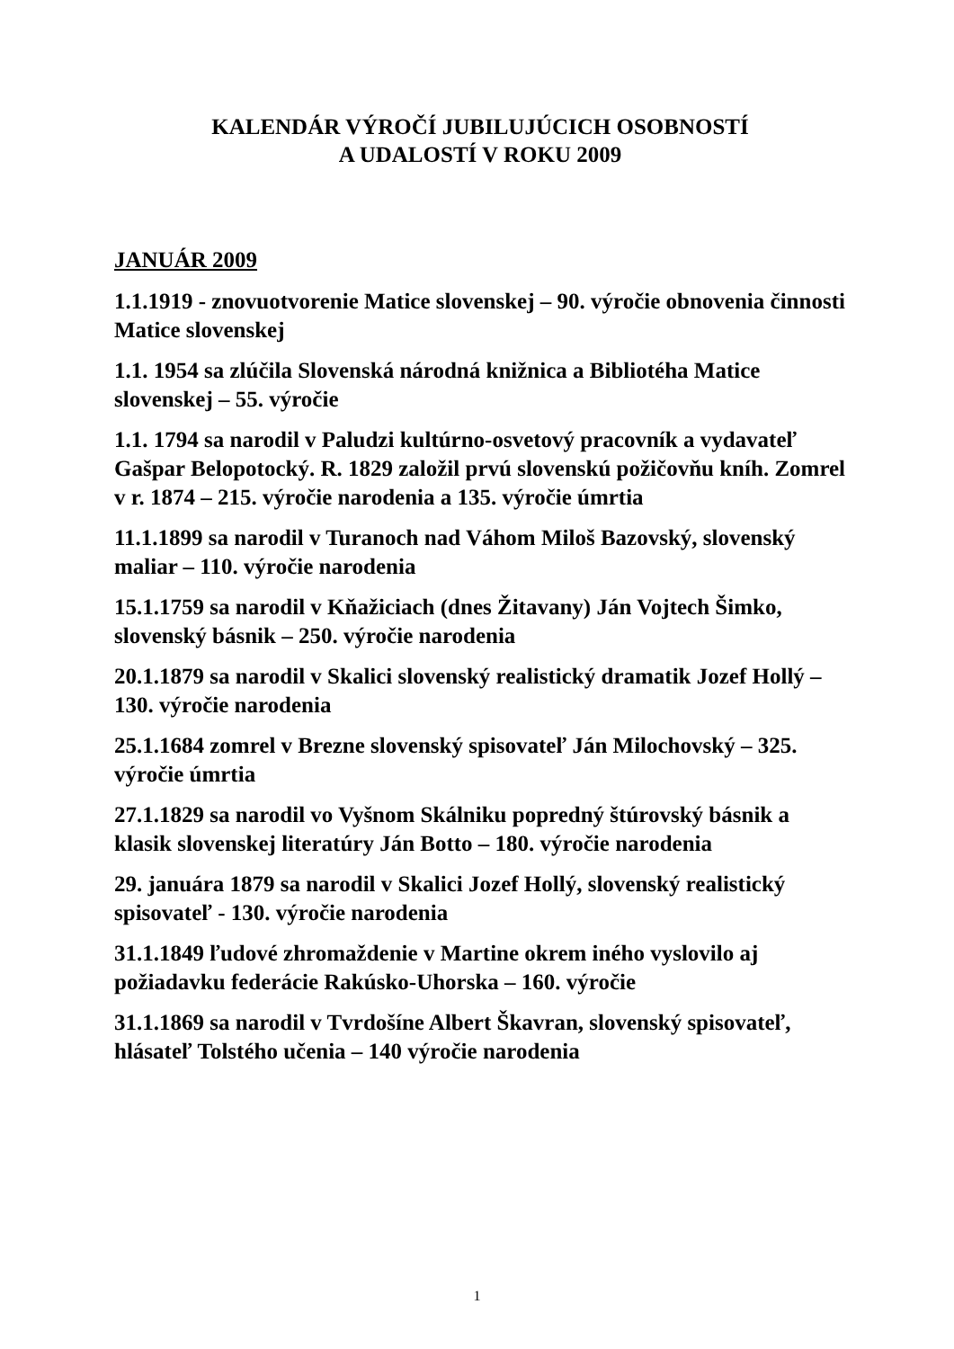KALENDÁR VÝROČÍ JUBILUJÚCICH OSOBNOSTÍ
A UDALOSTÍ V ROKU 2009
JANUÁR 2009
1.1.1919 - znovuotvorenie Matice slovenskej – 90. výročie obnovenia činnosti Matice slovenskej
1.1. 1954 sa zlúčila Slovenská národná knižnica a Bibliotéha Matice slovenskej – 55. výročie
1.1. 1794 sa narodil v Paludzi kultúrno-osvetový pracovník a vydavateľ Gašpar Belopotocký. R. 1829 založil prvú slovenskú požičovňu kníh. Zomrel v r. 1874 – 215. výročie narodenia a 135. výročie úmrtia
11.1.1899 sa narodil v Turanoch nad Váhom Miloš Bazovský, slovenský maliar – 110. výročie narodenia
15.1.1759 sa narodil v Kňažiciach (dnes Žitavany) Ján Vojtech Šimko, slovenský básnik – 250. výročie narodenia
20.1.1879 sa narodil v Skalici slovenský realistický dramatik Jozef Hollý – 130. výročie narodenia
25.1.1684 zomrel v Brezne slovenský spisovateľ Ján Milochovský – 325. výročie úmrtia
27.1.1829 sa narodil vo Vyšnom Skálniku popredný štúrovský básnik a klasik slovenskej literatúry Ján Botto – 180. výročie narodenia
29. januára 1879 sa narodil v Skalici Jozef Hollý, slovenský realistický spisovateľ - 130. výročie narodenia
31.1.1849 ľudové zhromaždenie v Martine okrem iného vyslovilo aj požiadavku federácie Rakúsko-Uhorska – 160. výročie
31.1.1869 sa narodil v Tvrdošíne Albert Škavran, slovenský spisovateľ, hlásateľ Tolstého učenia – 140 výročie narodenia
1